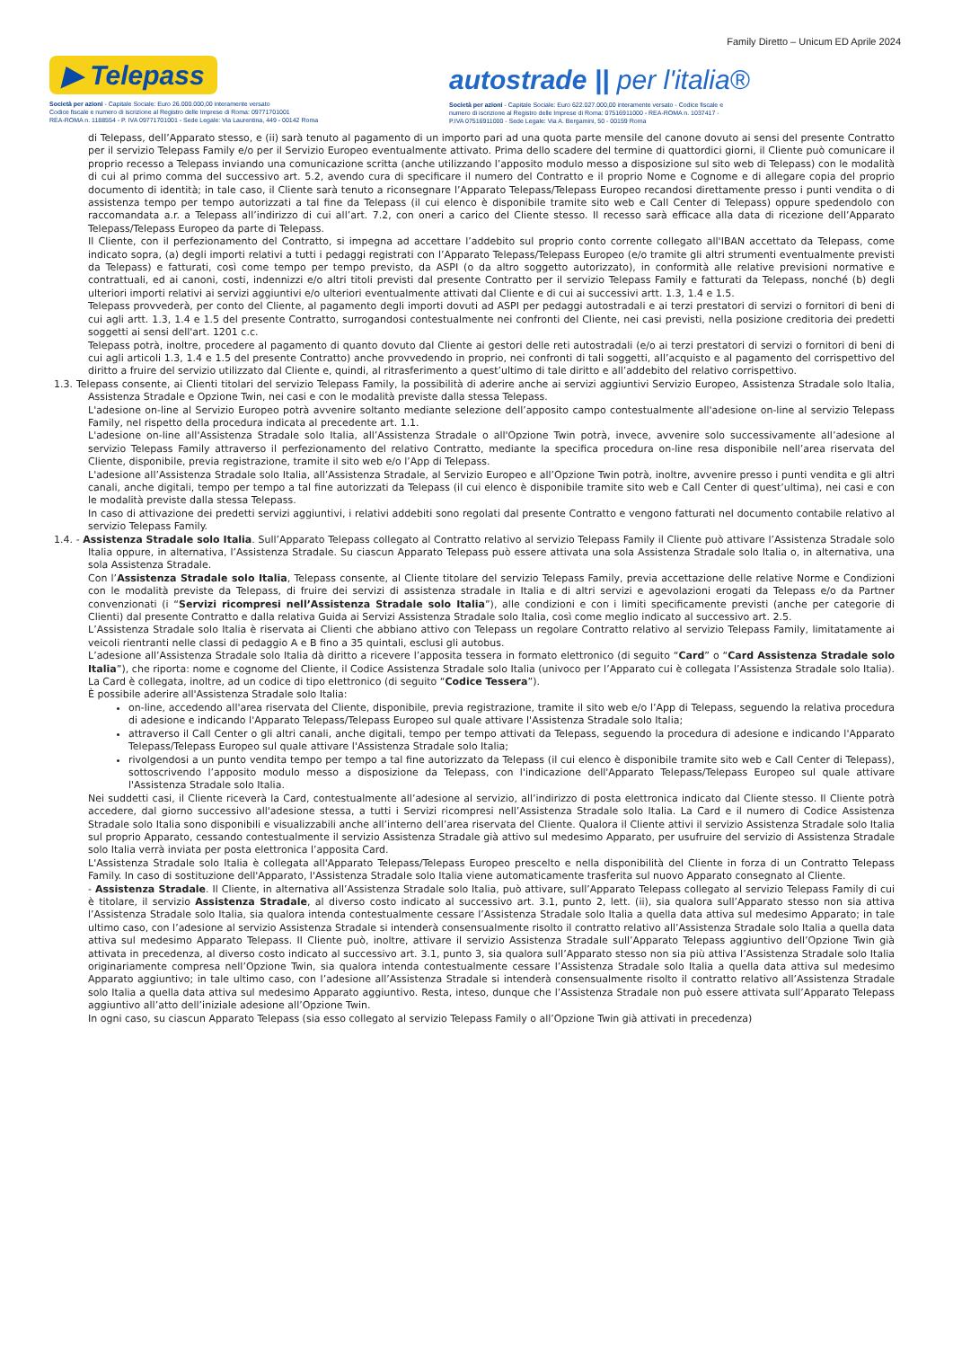Family Diretto – Unicum ED Aprile 2024
▶ Telepass
Società per azioni - Capitale Sociale: Euro 26.000.000,00 interamente versato
Codice fiscale e numero di iscrizione al Registro delle Imprese di Roma: 09771701001
REA-ROMA n. 1188554 - P. IVA 09771701001 - Sede Legale: Via Laurentina, 449 - 00142 Roma
autostrade || per l'italia®
Società per azioni - Capitale Sociale: Euro 622.027.000,00 interamente versato - Codice fiscale e
numero di iscrizione al Registro delle Imprese di Roma: 07516911000 - REA-ROMA n. 1037417 -
P.IVA 07516911000 - Sede Legale: Via A. Bergamini, 50 - 00159 Roma
di Telepass, dell’Apparato stesso, e (ii) sarà tenuto al pagamento di un importo pari ad una quota parte mensile del canone dovuto ai sensi del presente Contratto per il servizio Telepass Family e/o per il Servizio Europeo eventualmente attivato. Prima dello scadere del termine di quattordici giorni, il Cliente può comunicare il proprio recesso a Telepass inviando una comunicazione scritta (anche utilizzando l’apposito modulo messo a disposizione sul sito web di Telepass) con le modalità di cui al primo comma del successivo art. 5.2, avendo cura di specificare il numero del Contratto e il proprio Nome e Cognome e di allegare copia del proprio documento di identità; in tale caso, il Cliente sarà tenuto a riconsegnare l’Apparato Telepass/Telepass Europeo recandosi direttamente presso i punti vendita o di assistenza tempo per tempo autorizzati a tal fine da Telepass (il cui elenco è disponibile tramite sito web e Call Center di Telepass) oppure spedendolo con raccomandata a.r. a Telepass all’indirizzo di cui all’art. 7.2, con oneri a carico del Cliente stesso. Il recesso sarà efficace alla data di ricezione dell’Apparato Telepass/Telepass Europeo da parte di Telepass.
Il Cliente, con il perfezionamento del Contratto, si impegna ad accettare l’addebito sul proprio conto corrente collegato all'IBAN accettato da Telepass, come indicato sopra, (a) degli importi relativi a tutti i pedaggi registrati con l’Apparato Telepass/Telepass Europeo (e/o tramite gli altri strumenti eventualmente previsti da Telepass) e fatturati, così come tempo per tempo previsto, da ASPI (o da altro soggetto autorizzato), in conformità alle relative previsioni normative e contrattuali, ed ai canoni, costi, indennizzi e/o altri titoli previsti dal presente Contratto per il servizio Telepass Family e fatturati da Telepass, nonché (b) degli ulteriori importi relativi ai servizi aggiuntivi e/o ulteriori eventualmente attivati dal Cliente e di cui ai successivi artt. 1.3, 1.4 e 1.5.
Telepass provvederà, per conto del Cliente, al pagamento degli importi dovuti ad ASPI per pedaggi autostradali e ai terzi prestatori di servizi o fornitori di beni di cui agli artt. 1.3, 1.4 e 1.5 del presente Contratto, surrogandosi contestualmente nei confronti del Cliente, nei casi previsti, nella posizione creditoria dei predetti soggetti ai sensi dell'art. 1201 c.c.
Telepass potrà, inoltre, procedere al pagamento di quanto dovuto dal Cliente ai gestori delle reti autostradali (e/o ai terzi prestatori di servizi o fornitori di beni di cui agli articoli 1.3, 1.4 e 1.5 del presente Contratto) anche provvedendo in proprio, nei confronti di tali soggetti, all’acquisto e al pagamento del corrispettivo del diritto a fruire del servizio utilizzato dal Cliente e, quindi, al ritrasferimento a quest’ultimo di tale diritto e all’addebito del relativo corrispettivo.
1.3. Telepass consente, ai Clienti titolari del servizio Telepass Family, la possibilità di aderire anche ai servizi aggiuntivi Servizio Europeo, Assistenza Stradale solo Italia, Assistenza Stradale e Opzione Twin, nei casi e con le modalità previste dalla stessa Telepass.
L'adesione on-line al Servizio Europeo potrà avvenire soltanto mediante selezione dell’apposito campo contestualmente all'adesione on-line al servizio Telepass Family, nel rispetto della procedura indicata al precedente art. 1.1.
L'adesione on-line all'Assistenza Stradale solo Italia, all’Assistenza Stradale o all'Opzione Twin potrà, invece, avvenire solo successivamente all’adesione al servizio Telepass Family attraverso il perfezionamento del relativo Contratto, mediante la specifica procedura on-line resa disponibile nell’area riservata del Cliente, disponibile, previa registrazione, tramite il sito web e/o l’App di Telepass.
L'adesione all’Assistenza Stradale solo Italia, all’Assistenza Stradale, al Servizio Europeo e all’Opzione Twin potrà, inoltre, avvenire presso i punti vendita e gli altri canali, anche digitali, tempo per tempo a tal fine autorizzati da Telepass (il cui elenco è disponibile tramite sito web e Call Center di quest’ultima), nei casi e con le modalità previste dalla stessa Telepass.
In caso di attivazione dei predetti servizi aggiuntivi, i relativi addebiti sono regolati dal presente Contratto e vengono fatturati nel documento contabile relativo al servizio Telepass Family.
1.4. - Assistenza Stradale solo Italia. Sull’Apparato Telepass collegato al Contratto relativo al servizio Telepass Family il Cliente può attivare l’Assistenza Stradale solo Italia oppure, in alternativa, l’Assistenza Stradale. Su ciascun Apparato Telepass può essere attivata una sola Assistenza Stradale solo Italia o, in alternativa, una sola Assistenza Stradale.
Con l’Assistenza Stradale solo Italia, Telepass consente, al Cliente titolare del servizio Telepass Family, previa accettazione delle relative Norme e Condizioni con le modalità previste da Telepass, di fruire dei servizi di assistenza stradale in Italia e di altri servizi e agevolazioni erogati da Telepass e/o da Partner convenzionati (i “Servizi ricompresi nell’Assistenza Stradale solo Italia”), alle condizioni e con i limiti specificamente previsti (anche per categorie di Clienti) dal presente Contratto e dalla relativa Guida ai Servizi Assistenza Stradale solo Italia, così come meglio indicato al successivo art. 2.5.
L’Assistenza Stradale solo Italia è riservata ai Clienti che abbiano attivo con Telepass un regolare Contratto relativo al servizio Telepass Family, limitatamente ai veicoli rientranti nelle classi di pedaggio A e B fino a 35 quintali, esclusi gli autobus.
L’adesione all’Assistenza Stradale solo Italia dà diritto a ricevere l’apposita tessera in formato elettronico (di seguito “Card” o “Card Assistenza Stradale solo Italia”), che riporta: nome e cognome del Cliente, il Codice Assistenza Stradale solo Italia (univoco per l’Apparato cui è collegata l’Assistenza Stradale solo Italia). La Card è collegata, inoltre, ad un codice di tipo elettronico (di seguito “Codice Tessera”).
È possibile aderire all'Assistenza Stradale solo Italia:
on-line, accedendo all'area riservata del Cliente, disponibile, previa registrazione, tramite il sito web e/o l’App di Telepass, seguendo la relativa procedura di adesione e indicando l'Apparato Telepass/Telepass Europeo sul quale attivare l'Assistenza Stradale solo Italia;
attraverso il Call Center o gli altri canali, anche digitali, tempo per tempo attivati da Telepass, seguendo la procedura di adesione e indicando l'Apparato Telepass/Telepass Europeo sul quale attivare l'Assistenza Stradale solo Italia;
rivolgendosi a un punto vendita tempo per tempo a tal fine autorizzato da Telepass (il cui elenco è disponibile tramite sito web e Call Center di Telepass), sottoscrivendo l’apposito modulo messo a disposizione da Telepass, con l'indicazione dell'Apparato Telepass/Telepass Europeo sul quale attivare l'Assistenza Stradale solo Italia.
Nei suddetti casi, il Cliente riceverà la Card, contestualmente all’adesione al servizio, all’indirizzo di posta elettronica indicato dal Cliente stesso. Il Cliente potrà accedere, dal giorno successivo all'adesione stessa, a tutti i Servizi ricompresi nell’Assistenza Stradale solo Italia. La Card e il numero di Codice Assistenza Stradale solo Italia sono disponibili e visualizzabili anche all’interno dell’area riservata del Cliente. Qualora il Cliente attivi il servizio Assistenza Stradale solo Italia sul proprio Apparato, cessando contestualmente il servizio Assistenza Stradale già attivo sul medesimo Apparato, per usufruire del servizio di Assistenza Stradale solo Italia verrà inviata per posta elettronica l’apposita Card.
L'Assistenza Stradale solo Italia è collegata all'Apparato Telepass/Telepass Europeo prescelto e nella disponibilità del Cliente in forza di un Contratto Telepass Family. In caso di sostituzione dell'Apparato, l'Assistenza Stradale solo Italia viene automaticamente trasferita sul nuovo Apparato consegnato al Cliente.
- Assistenza Stradale. Il Cliente, in alternativa all’Assistenza Stradale solo Italia, può attivare, sull’Apparato Telepass collegato al servizio Telepass Family di cui è titolare, il servizio Assistenza Stradale, al diverso costo indicato al successivo art. 3.1, punto 2, lett. (ii), sia qualora sull’Apparato stesso non sia attiva l’Assistenza Stradale solo Italia, sia qualora intenda contestualmente cessare l’Assistenza Stradale solo Italia a quella data attiva sul medesimo Apparato; in tale ultimo caso, con l’adesione al servizio Assistenza Stradale si intenderà consensualmente risolto il contratto relativo all’Assistenza Stradale solo Italia a quella data attiva sul medesimo Apparato Telepass. Il Cliente può, inoltre, attivare il servizio Assistenza Stradale sull’Apparato Telepass aggiuntivo dell’Opzione Twin già attivata in precedenza, al diverso costo indicato al successivo art. 3.1, punto 3, sia qualora sull’Apparato stesso non sia più attiva l’Assistenza Stradale solo Italia originariamente compresa nell’Opzione Twin, sia qualora intenda contestualmente cessare l’Assistenza Stradale solo Italia a quella data attiva sul medesimo Apparato aggiuntivo; in tale ultimo caso, con l’adesione all’Assistenza Stradale si intenderà consensualmente risolto il contratto relativo all’Assistenza Stradale solo Italia a quella data attiva sul medesimo Apparato aggiuntivo. Resta, inteso, dunque che l’Assistenza Stradale non può essere attivata sull’Apparato Telepass aggiuntivo all’atto dell’iniziale adesione all’Opzione Twin.
In ogni caso, su ciascun Apparato Telepass (sia esso collegato al servizio Telepass Family o all’Opzione Twin già attivati in precedenza)